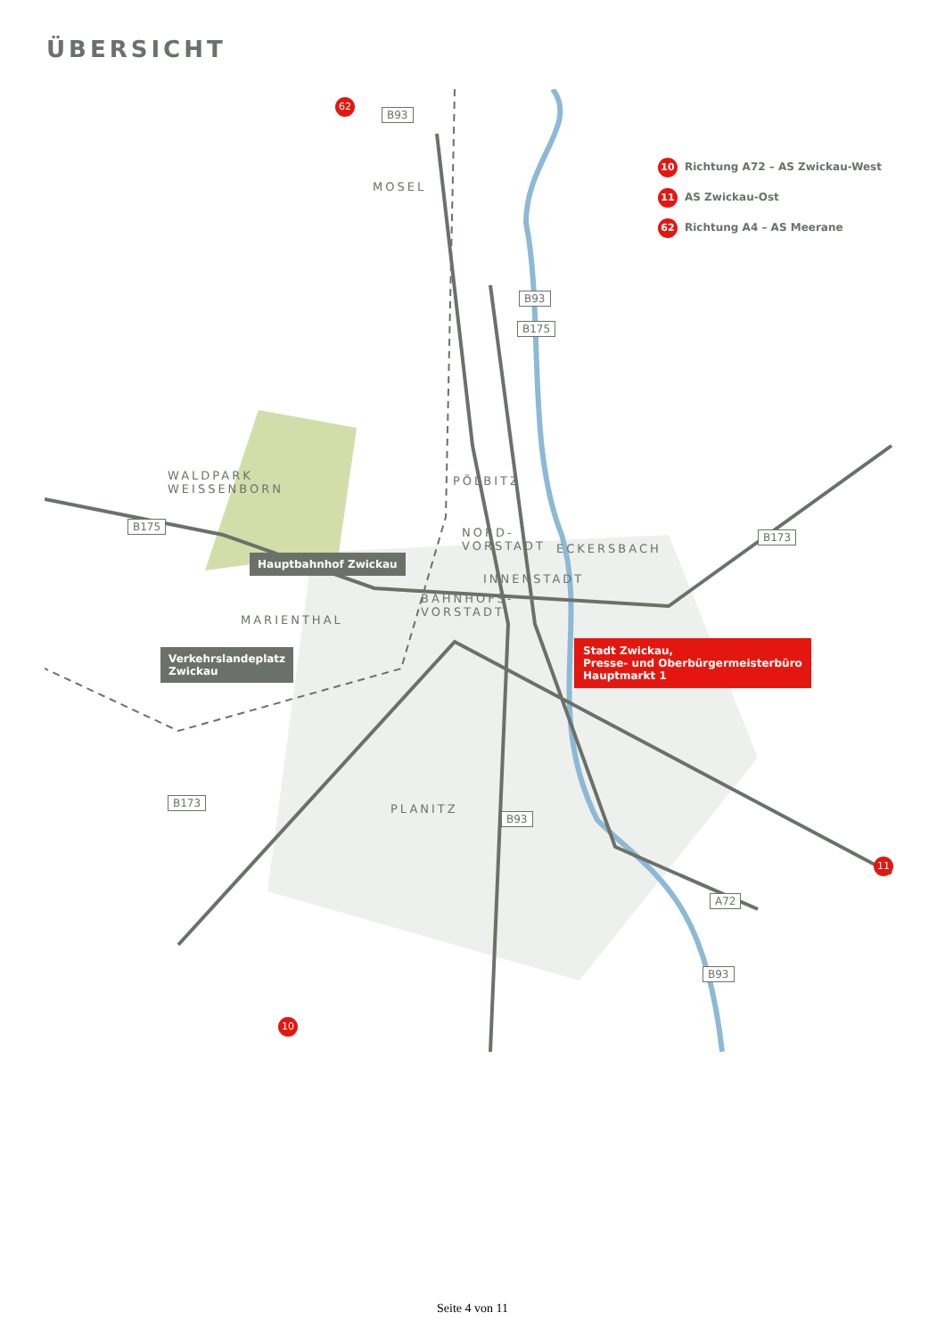ÜBERSICHT
B93
B93
B175
B175
B173
B173
B93
A72
B93
MOSEL
WALDPARK
WEISSENBORN
PÖLBITZ
NORD-
VORSTADT
ECKERSBACH
INNENSTADT
BAHNHOFS-
VORSTADT
MARIENTHAL
PLANITZ
Hauptbahnhof Zwickau
Verkehrslandeplatz
Zwickau
Stadt Zwickau,
Presse- und Oberbürgermeisterbüro
Hauptmarkt 1
10 Richtung A72 – AS Zwickau-West
11 AS Zwickau-Ost
62 Richtung A4 – AS Meerane
62
11
10
Seite 4 von 11